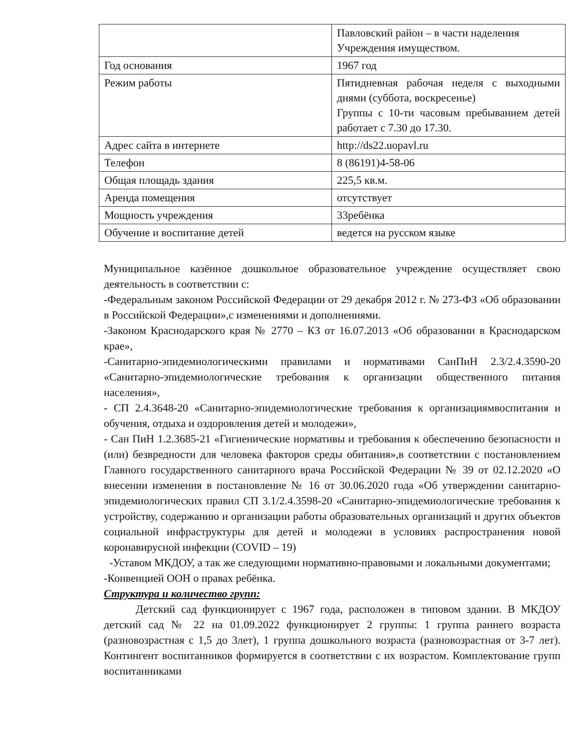| | Павловский район – в части наделения Учреждения имуществом. |
| Год основания | 1967 год |
| Режим работы | Пятидневная рабочая неделя с выходными днями (суббота, воскресенье) Группы с 10-ти часовым пребыванием детей работает с 7.30 до 17.30. |
| Адрес сайта в интернете | http://ds22.uopavl.ru |
| Телефон | 8 (86191)4-58-06 |
| Общая площадь здания | 225,5 кв.м. |
| Аренда помещения | отсутствует |
| Мощность учреждения | 33ребёнка |
| Обучение и воспитание детей | ведется на русском языке |
Муниципальное казённое дошкольное образовательное учреждение осуществляет свою деятельность в соответствии с:
-Федеральным законом Российской Федерации от 29 декабря 2012 г. № 273-ФЗ «Об образовании в Российской Федерации»,с изменениями и дополнениями.
-Законом Краснодарского края № 2770 – КЗ от 16.07.2013 «Об образовании в Краснодарском крае»,
-Санитарно-эпидемиологическими правилами и нормативами СанПиН 2.3/2.4.3590-20 «Санитарно-эпидемиологические требования к организации общественного питания населения»,
- СП 2.4.3648-20 «Санитарно-эпидемиологические требования к организациямвоспитания и обучения, отдыха и оздоровления детей и молодежи»,
- Сан ПиН 1.2.3685-21 «Гигиенические нормативы и требования к обеспечению безопасности и (или) безвредности для человека факторов среды обитания»,в соответствии с постановлением Главного государственного санитарного врача Российской Федерации № 39 от 02.12.2020 «О внесении изменения в постановление № 16 от 30.06.2020 года «Об утверждении санитарно-эпидемиологических правил СП 3.1/2.4.3598-20 «Санитарно-эпидемиологические требования к устройству, содержанию и организации работы образовательных организаций и других объектов социальной инфраструктуры для детей и молодежи в условиях распространения новой коронавирусной инфекции (COVID – 19)
-Уставом МКДОУ, а так же следующими нормативно-правовыми и локальными документами;
-Конвенцией ООН о правах ребёнка.
Структура и количество групп:
Детский сад функционирует с 1967 года, расположен в типовом здании. В МКДОУ детский сад № 22 на 01.09.2022 функционирует 2 группы: 1 группа раннего возраста (разновозрастная с 1,5 до 3лет), 1 группа дошкольного возраста (разновозрастная от 3-7 лет). Контингент воспитанников формируется в соответствии с их возрастом. Комплектование групп воспитанниками